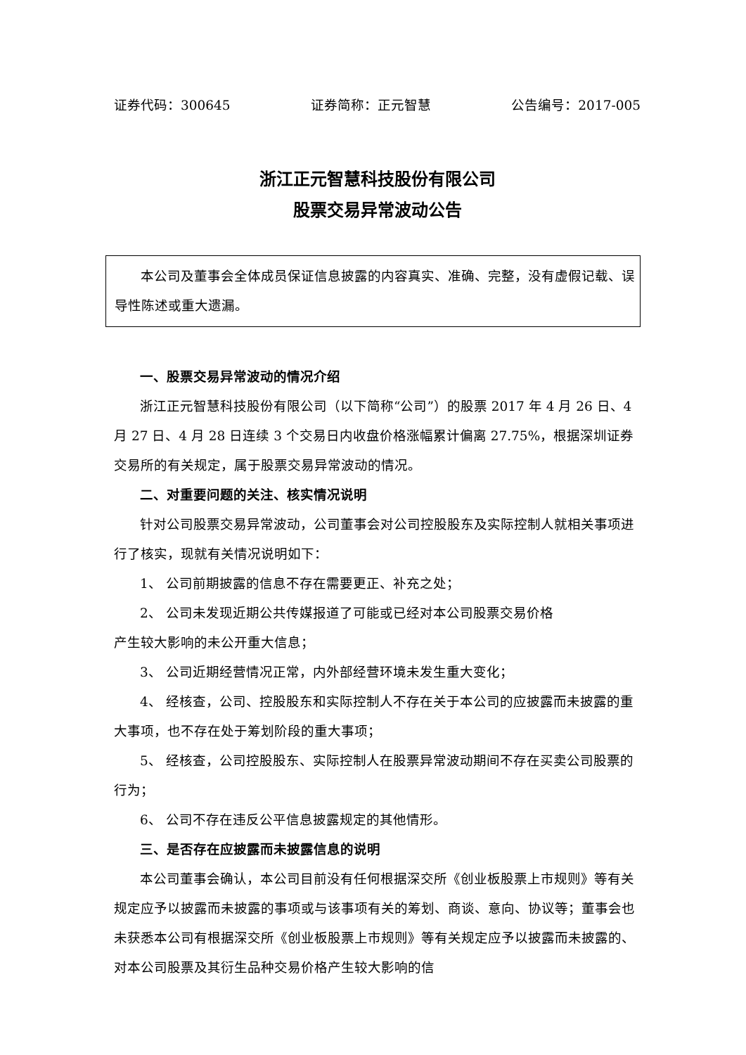证券代码：300645 证券简称：正元智慧 公告编号：2017-005
浙江正元智慧科技股份有限公司
股票交易异常波动公告
本公司及董事会全体成员保证信息披露的内容真实、准确、完整，没有虚假记载、误导性陈述或重大遗漏。
一、股票交易异常波动的情况介绍
浙江正元智慧科技股份有限公司（以下简称“公司”）的股票 2017 年 4 月 26 日、4 月 27 日、4 月 28 日连续 3 个交易日内收盘价格涨幅累计偏离 27.75%，根据深圳证券交易所的有关规定，属于股票交易异常波动的情况。
二、对重要问题的关注、核实情况说明
针对公司股票交易异常波动，公司董事会对公司控股股东及实际控制人就相关事项进行了核实，现就有关情况说明如下：
1、 公司前期披露的信息不存在需要更正、补充之处；
2、 公司未发现近期公共传媒报道了可能或已经对本公司股票交易价格
产生较大影响的未公开重大信息；
3、 公司近期经营情况正常，内外部经营环境未发生重大变化；
4、 经核查，公司、控股股东和实际控制人不存在关于本公司的应披露而未披露的重大事项，也不存在处于筹划阶段的重大事项；
5、 经核查，公司控股股东、实际控制人在股票异常波动期间不存在买卖公司股票的行为；
6、 公司不存在违反公平信息披露规定的其他情形。
三、是否存在应披露而未披露信息的说明
本公司董事会确认，本公司目前没有任何根据深交所《创业板股票上市规则》等有关规定应予以披露而未披露的事项或与该事项有关的筹划、商谈、意向、协议等；董事会也未获悉本公司有根据深交所《创业板股票上市规则》等有关规定应予以披露而未披露的、对本公司股票及其衍生品种交易价格产生较大影响的信